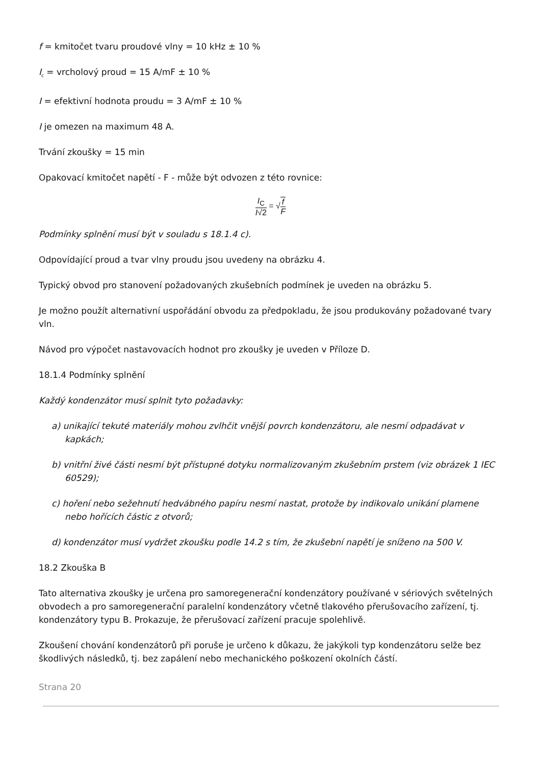f = kmitočet tvaru proudové vlny = 10 kHz ± 10 %
I<sub>c</sub> = vrcholový proud = 15 A/mF ± 10 %
I = efektivní hodnota proudu = 3 A/mF ± 10 %
I je omezen na maximum 48 A.
Trvání zkoušky = 15 min
Opakovací kmitočet napětí - F - může být odvozen z této rovnice:
I<sub>C</sub> I√2 = √f F
Podmínky splnění musí být v souladu s 18.1.4 c).
Odpovídající proud a tvar vlny proudu jsou uvedeny na obrázku 4.
Typický obvod pro stanovení požadovaných zkušebních podmínek je uveden na obrázku 5.
Je možno použít alternativní uspořádání obvodu za předpokladu, že jsou produkovány požadované tvary vln.
Návod pro výpočet nastavovacích hodnot pro zkoušky je uveden v Příloze D.
18.1.4 Podmínky splnění
Každý kondenzátor musí splnit tyto požadavky:
a) unikající tekuté materiály mohou zvlhčit vnější povrch kondenzátoru, ale nesmí odpadávat v kapkách;
b) vnitřní živé části nesmí být přístupné dotyku normalizovaným zkušebním prstem (viz obrázek 1 IEC 60529);
c) hoření nebo sežehnutí hedvábného papíru nesmí nastat, protože by indikovalo unikání plamene nebo hořících částic z otvorů;
d) kondenzátor musí vydržet zkoušku podle 14.2 s tím, že zkušební napětí je sníženo na 500 V.
18.2 Zkouška B
Tato alternativa zkoušky je určena pro samoregenerační kondenzátory používané v sériových světelných obvodech a pro samoregenerační paralelní kondenzátory včetně tlakového přerušovacího zařízení, tj. kondenzátory typu B. Prokazuje, že přerušovací zařízení pracuje spolehlivě.
Zkoušení chování kondenzátorů při poruše je určeno k důkazu, že jakýkoli typ kondenzátoru selže bez škodlivých následků, tj. bez zapálení nebo mechanického poškození okolních částí.
Strana 20